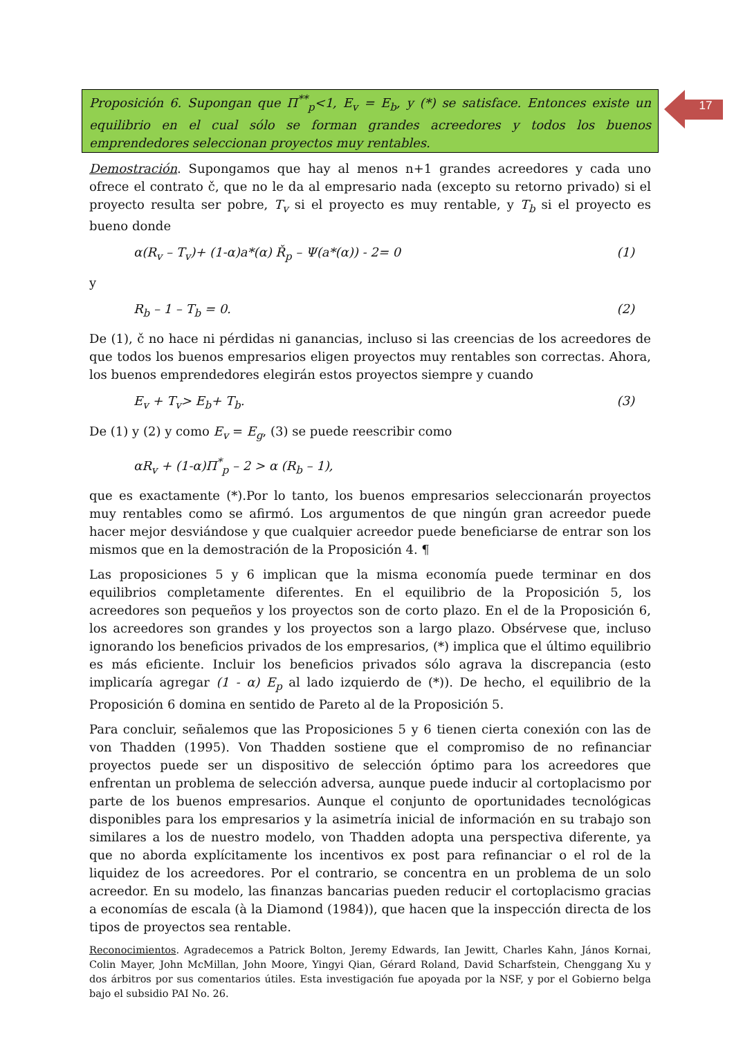17
Proposición 6. Supongan que Π<sup>**</sup><sub>p</sub><1, E<sub>v</sub> = E<sub>b</sub>, y (*) se satisface. Entonces existe un equilibrio en el cual sólo se forman grandes acreedores y todos los buenos emprendedores seleccionan proyectos muy rentables.
Demostración. Supongamos que hay al menos n+1 grandes acreedores y cada uno ofrece el contrato č, que no le da al empresario nada (excepto su retorno privado) si el proyecto resulta ser pobre, T<sub>v</sub> si el proyecto es muy rentable, y T<sub>b</sub> si el proyecto es bueno donde
α(R<sub>v</sub> – T<sub>v</sub>)+ (1-α)a*(α) Ř<sub>p</sub> – Ψ(a*(α)) - 2= 0 (1)
y
R<sub>b</sub> – 1 – T<sub>b</sub> = 0. (2)
De (1), č no hace ni pérdidas ni ganancias, incluso si las creencias de los acreedores de que todos los buenos empresarios eligen proyectos muy rentables son correctas. Ahora, los buenos emprendedores elegirán estos proyectos siempre y cuando
E<sub>v</sub> + T<sub>v</sub>> E<sub>b</sub>+ T<sub>b</sub>. (3)
De (1) y (2) y como E<sub>v</sub> = E<sub>g</sub>, (3) se puede reescribir como
αR<sub>v</sub> + (1-α)Π<sup>*</sup><sub>p</sub> – 2 > α (R<sub>b</sub> – 1),
que es exactamente (*).Por lo tanto, los buenos empresarios seleccionarán proyectos muy rentables como se afirmó. Los argumentos de que ningún gran acreedor puede hacer mejor desviándose y que cualquier acreedor puede beneficiarse de entrar son los mismos que en la demostración de la Proposición 4. ¶
Las proposiciones 5 y 6 implican que la misma economía puede terminar en dos equilibrios completamente diferentes. En el equilibrio de la Proposición 5, los acreedores son pequeños y los proyectos son de corto plazo. En el de la Proposición 6, los acreedores son grandes y los proyectos son a largo plazo. Obsérvese que, incluso ignorando los beneficios privados de los empresarios, (*) implica que el último equilibrio es más eficiente. Incluir los beneficios privados sólo agrava la discrepancia (esto implicaría agregar (1 - α) E<sub>p</sub> al lado izquierdo de (*)). De hecho, el equilibrio de la Proposición 6 domina en sentido de Pareto al de la Proposición 5.
Para concluir, señalemos que las Proposiciones 5 y 6 tienen cierta conexión con las de von Thadden (1995). Von Thadden sostiene que el compromiso de no refinanciar proyectos puede ser un dispositivo de selección óptimo para los acreedores que enfrentan un problema de selección adversa, aunque puede inducir al cortoplacismo por parte de los buenos empresarios. Aunque el conjunto de oportunidades tecnológicas disponibles para los empresarios y la asimetría inicial de información en su trabajo son similares a los de nuestro modelo, von Thadden adopta una perspectiva diferente, ya que no aborda explícitamente los incentivos ex post para refinanciar o el rol de la liquidez de los acreedores. Por el contrario, se concentra en un problema de un solo acreedor. En su modelo, las finanzas bancarias pueden reducir el cortoplacismo gracias a economías de escala (à la Diamond (1984)), que hacen que la inspección directa de los tipos de proyectos sea rentable.
Reconocimientos. Agradecemos a Patrick Bolton, Jeremy Edwards, Ian Jewitt, Charles Kahn, János Kornai, Colin Mayer, John McMillan, John Moore, Yingyi Qian, Gérard Roland, David Scharfstein, Chenggang Xu y dos árbitros por sus comentarios útiles. Esta investigación fue apoyada por la NSF, y por el Gobierno belga bajo el subsidio PAI No. 26.